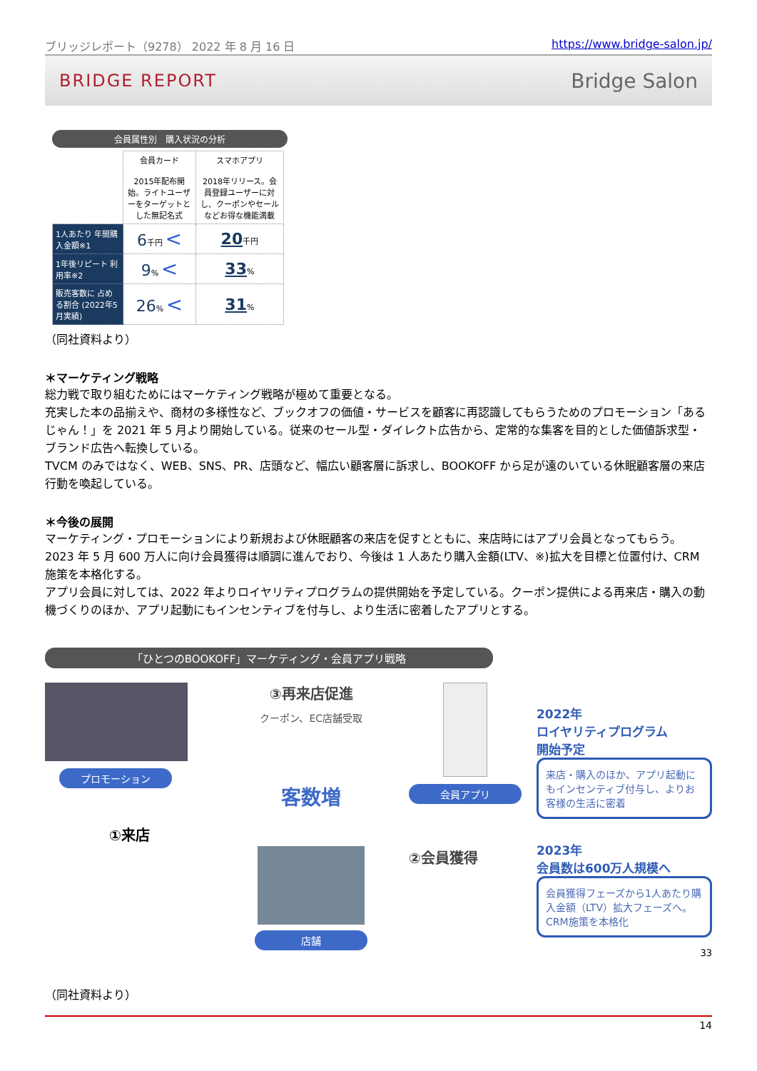ブリッジレポート（9278） 2022 年 8 月 16 日 https://www.bridge-salon.jp/
BRIDGE REPORT Bridge Salon
会員属性別　購入状況の分析
| | 会員カード 2015年配布開始。ライトユーザーをターゲットとした無記名式 | スマホアプリ 2018年リリース。会員登録ユーザーに対し、クーポンやセールなどお得な機能満載 |
| 1人あたり 年間購入金額※1 | 6 千円 < | 20 千円 |
| 1年後リピート 利用率※2 | 9 % < | 33 % |
| 販売客数に 占める割合 (2022年5月実績) | 26 % < | 31 % |
（同社資料より）
＊マーケティング戦略
総力戦で取り組むためにはマーケティング戦略が極めて重要となる。
充実した本の品揃えや、商材の多様性など、ブックオフの価値・サービスを顧客に再認識してもらうためのプロモーション「あるじゃん！」を 2021 年 5 月より開始している。従来のセール型・ダイレクト広告から、定常的な集客を目的とした価値訴求型・ブランド広告へ転換している。
TVCM のみではなく、WEB、SNS、PR、店頭など、幅広い顧客層に訴求し、BOOKOFF から足が遠のいている休眠顧客層の来店行動を喚起している。
＊今後の展開
マーケティング・プロモーションにより新規および休眠顧客の来店を促すとともに、来店時にはアプリ会員となってもらう。
2023 年 5 月 600 万人に向け会員獲得は順調に進んでおり、今後は 1 人あたり購入金額(LTV、※)拡大を目標と位置付け、CRM 施策を本格化する。
アプリ会員に対しては、2022 年よりロイヤリティプログラムの提供開始を予定している。クーポン提供による再来店・購入の動機づくりのほか、アプリ起動にもインセンティブを付与し、より生活に密着したアプリとする。
「ひとつのBOOKOFF」マーケティング・会員アプリ戦略
プロモーション
①来店
③再来店促進
クーポン、EC店舗受取
客数増
店舗
会員アプリ
②会員獲得
2022年
ロイヤリティプログラム
開始予定
来店・購入のほか、アプリ起動にもインセンティブ付与し、よりお客様の生活に密着
2023年
会員数は600万人規模へ
会員獲得フェーズから1人あたり購入金額（LTV）拡大フェーズへ。CRM施策を本格化
33
（同社資料より）
14